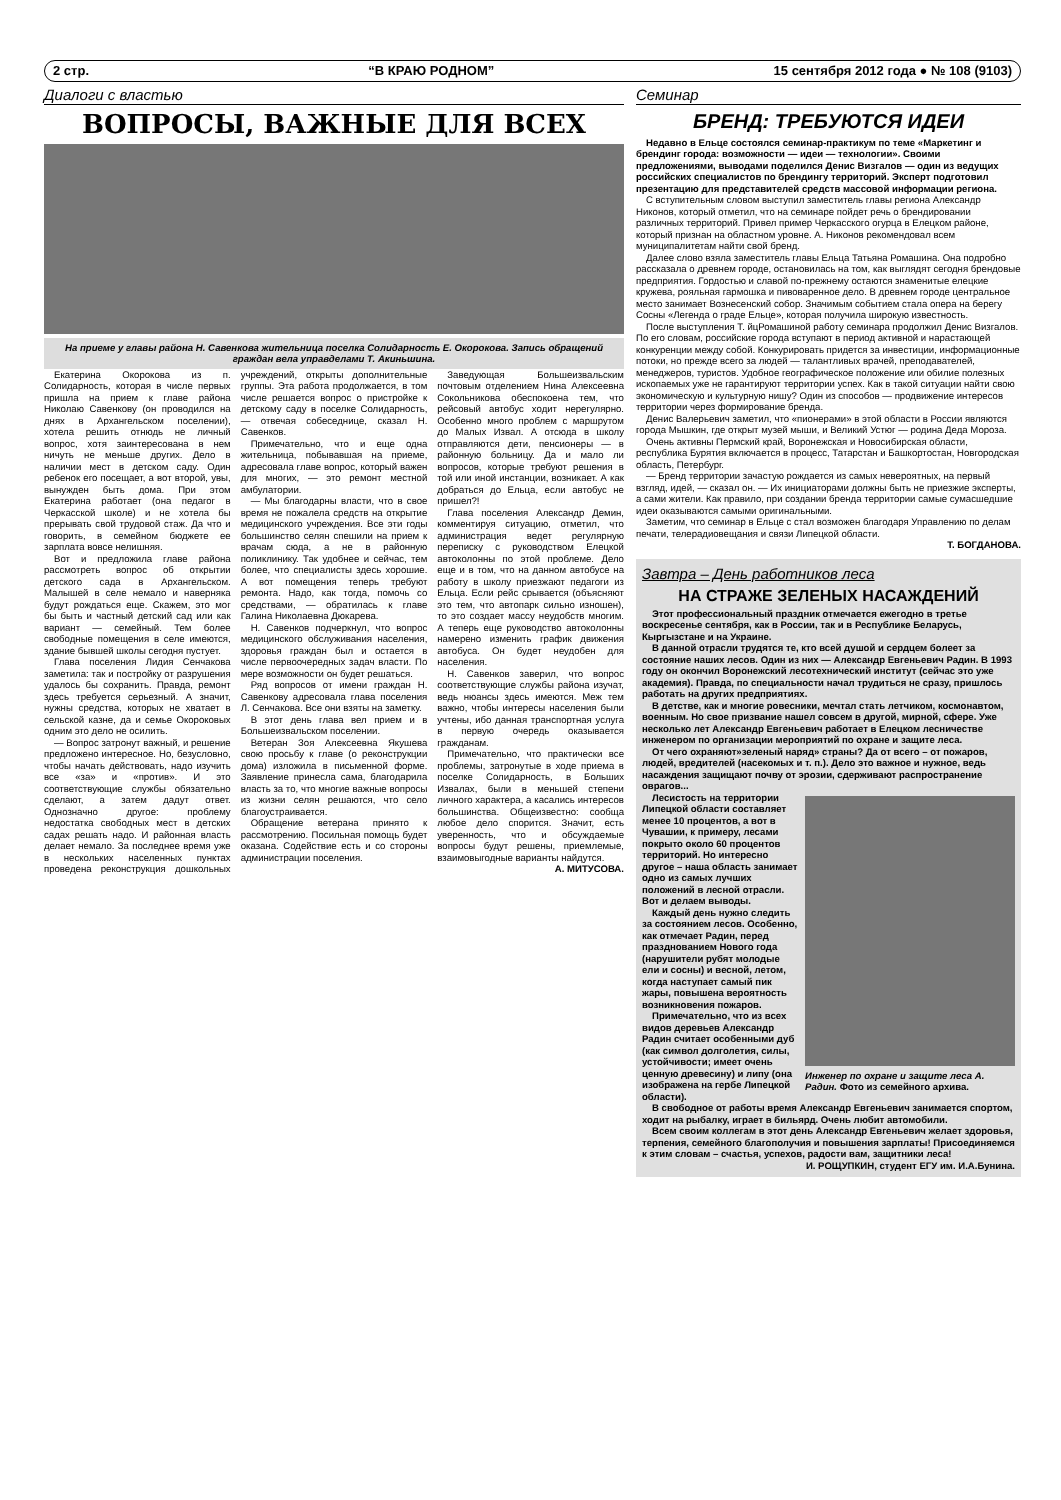2 стр. “В КРАЮ РОДНОМ” 15 сентября 2012 года ● № 108 (9103)
Диалоги с властью
ВОПРОСЫ, ВАЖНЫЕ ДЛЯ ВСЕХ
На приеме у главы района Н. Савенкова жительница поселка Солидарность Е. Окорокова. Запись обращений граждан вела управделами Т. Акиньшина.
Екатерина Окорокова из п. Солидарность, которая в числе первых пришла на прием к главе района Николаю Савенкову (он проводился на днях в Архангельском поселении), хотела решить отнюдь не личный вопрос, хотя заинтересована в нем ничуть не меньше других. Дело в наличии мест в детском саду. Один ребенок его посещает, а вот второй, увы, вынужден быть дома. При этом Екатерина работает (она педагог в Черкасской школе) и не хотела бы прерывать свой трудовой стаж. Да что и говорить, в семейном бюджете ее зарплата вовсе нелишняя.
Вот и предложила главе района рассмотреть вопрос об открытии детского сада в Архангельском. Малышей в селе немало и наверняка будут рождаться еще. Скажем, это мог бы быть и частный детский сад или как вариант — семейный. Тем более свободные помещения в селе имеются, здание бывшей школы сегодня пустует.
Глава поселения Лидия Сенчакова заметила: так и постройку от разрушения удалось бы сохранить. Правда, ремонт здесь требуется серьезный. А значит, нужны средства, которых не хватает в сельской казне, да и семье Окороковых одним это дело не осилить.
— Вопрос затронут важный, и решение предложено интересное. Но, безусловно, чтобы начать действовать, надо изучить все «за» и «против». И это соответствующие службы обязательно сделают, а затем дадут ответ. Однозначно другое: проблему недостатка свободных мест в детских садах решать надо. И районная власть делает немало. За последнее время уже в нескольких населенных пунктах проведена реконструкция дошкольных учреждений, открыты дополнительные группы. Эта работа продолжается, в том числе решается вопрос о пристройке к детскому саду в поселке Солидарность, — отвечая собеседнице, сказал Н. Савенков.
Примечательно, что и еще одна жительница, побывавшая на приеме, адресовала главе вопрос, который важен для многих, — это ремонт местной амбулатории.
— Мы благодарны власти, что в свое время не пожалела средств на открытие медицинского учреждения. Все эти годы большинство селян спешили на прием к врачам сюда, а не в районную поликлинику. Так удобнее и сейчас, тем более, что специалисты здесь хорошие. А вот помещения теперь требуют ремонта. Надо, как тогда, помочь со средствами, — обратилась к главе Галина Николаевна Дюкарева.
Н. Савенков подчеркнул, что вопрос медицинского обслуживания населения, здоровья граждан был и остается в числе первоочередных задач власти. По мере возможности он будет решаться.
Ряд вопросов от имени граждан Н. Савенкову адресовала глава поселения Л. Сенчакова. Все они взяты на заметку.
В этот день глава вел прием и в Большеизвальском поселении.
Ветеран Зоя Алексеевна Якушева свою просьбу к главе (о реконструкции дома) изложила в письменной форме. Заявление принесла сама, благодарила власть за то, что многие важные вопросы из жизни селян решаются, что село благоустраивается.
Обращение ветерана принято к рассмотрению. Посильная помощь будет оказана. Содействие есть и со стороны администрации поселения.
Заведующая Большеизвальским почтовым отделением Нина Алексеевна Сокольникова обеспокоена тем, что рейсовый автобус ходит нерегулярно. Особенно много проблем с маршрутом до Малых Извал. А отсюда в школу отправляются дети, пенсионеры — в районную больницу. Да и мало ли вопросов, которые требуют решения в той или иной инстанции, возникает. А как добраться до Ельца, если автобус не пришел?!
Глава поселения Александр Демин, комментируя ситуацию, отметил, что администрация ведет регулярную переписку с руководством Елецкой автоколонны по этой проблеме. Дело еще и в том, что на данном автобусе на работу в школу приезжают педагоги из Ельца. Если рейс срывается (объясняют это тем, что автопарк сильно изношен), то это создает массу неудобств многим. А теперь еще руководство автоколонны намерено изменить график движения автобуса. Он будет неудобен для населения.
Н. Савенков заверил, что вопрос соответствующие службы района изучат, ведь нюансы здесь имеются. Меж тем важно, чтобы интересы населения были учтены, ибо данная транспортная услуга в первую очередь оказывается гражданам.
Примечательно, что практически все проблемы, затронутые в ходе приема в поселке Солидарность, в Больших Извалах, были в меньшей степени личного характера, а касались интересов большинства. Общеизвестно: сообща любое дело спорится. Значит, есть уверенность, что и обсуждаемые вопросы будут решены, приемлемые, взаимовыгодные варианты найдутся.
А. МИТУСОВА.
Семинар
БРЕНД: ТРЕБУЮТСЯ ИДЕИ
Недавно в Ельце состоялся семинар-практикум по теме «Маркетинг и брендинг города: возможности — идеи — технологии». Своими предложениями, выводами поделился Денис Визгалов — один из ведущих российских специалистов по брендингу территорий. Эксперт подготовил презентацию для представителей средств массовой информации региона.
С вступительным словом выступил заместитель главы региона Александр Никонов, который отметил, что на семинаре пойдет речь о брендировании различных территорий. Привел пример Черкасского огурца в Елецком районе, который признан на областном уровне. А. Никонов рекомендовал всем муниципалитетам найти свой бренд.
Далее слово взяла заместитель главы Ельца Татьяна Ромашина. Она подробно рассказала о древнем городе, остановилась на том, как выглядят сегодня брендовые предприятия. Гордостью и славой по-прежнему остаются знаменитые елецкие кружева, рояльная гармошка и пивоваренное дело. В древнем городе центральное место занимает Вознесенский собор. Значимым событием стала опера на берегу Сосны «Легенда о граде Ельце», которая получила широкую известность.
После выступления Т. йцРомашиной работу семинара продолжил Денис Визгалов. По его словам, российские города вступают в период активной и нарастающей конкуренции между собой. Конкурировать придется за инвестиции, информационные потоки, но прежде всего за людей — талантливых врачей, преподавателей, менеджеров, туристов. Удобное географическое положение или обилие полезных ископаемых уже не гарантируют территории успех. Как в такой ситуации найти свою экономическую и культурную нишу? Один из способов — продвижение интересов территории через формирование бренда.
Денис Валерьевич заметил, что «пионерами» в этой области в России являются города Мышкин, где открыт музей мыши, и Великий Устюг — родина Деда Мороза.
Очень активны Пермский край, Воронежская и Новосибирская области, республика Бурятия включается в процесс, Татарстан и Башкортостан, Новгородская область, Петербург.
— Бренд территории зачастую рождается из самых невероятных, на первый взгляд, идей, — сказал он. — Их инициаторами должны быть не приезжие эксперты, а сами жители. Как правило, при создании бренда территории самые сумасшедшие идеи оказываются самыми оригинальными.
Заметим, что семинар в Ельце с стал возможен благодаря Управлению по делам печати, телерадиовещания и связи Липецкой области.
Т. БОГДАНОВА.
Завтра – День работников леса
НА СТРАЖЕ ЗЕЛЕНЫХ НАСАЖДЕНИЙ
Этот профессиональный праздник отмечается ежегодно в третье воскресенье сентября, как в России, так и в Республике Беларусь, Кыргызстане и на Украине.
В данной отрасли трудятся те, кто всей душой и сердцем болеет за состояние наших лесов. Один из них — Александр Евгеньевич Радин. В 1993 году он окончил Воронежский лесотехнический институт (сейчас это уже академия). Правда, по специальности начал трудиться не сразу, пришлось работать на других предприятиях.
В детстве, как и многие ровесники, мечтал стать летчиком, космонавтом, военным. Но свое призвание нашел совсем в другой, мирной, сфере. Уже несколько лет Александр Евгеньевич работает в Елецком лесничестве инженером по организации мероприятий по охране и защите леса.
От чего охраняют»зеленый наряд» страны? Да от всего – от пожаров, людей, вредителей (насекомых и т. п.). Дело это важное и нужное, ведь насаждения защищают почву от эрозии, сдерживают распространение оврагов...
Инженер по охране и защите леса А. Радин. Фото из семейного архива.
Лесистость на территории Липецкой области составляет менее 10 процентов, а вот в Чувашии, к примеру, лесами покрыто около 60 процентов территорий. Но интересно другое – наша область занимает одно из самых лучших положений в лесной отрасли. Вот и делаем выводы.
Каждый день нужно следить за состоянием лесов. Особенно, как отмечает Радин, перед празднованием Нового года (нарушители рубят молодые ели и сосны) и весной, летом, когда наступает самый пик жары, повышена вероятность возникновения пожаров.
Примечательно, что из всех видов деревьев Александр Радин считает особенными дуб (как символ долголетия, силы, устойчивости; имеет очень ценную древесину) и липу (она изображена на гербе Липецкой области).
В свободное от работы время Александр Евгеньевич занимается спортом, ходит на рыбалку, играет в бильярд. Очень любит автомобили.
Всем своим коллегам в этот день Александр Евгеньевич желает здоровья, терпения, семейного благополучия и повышения зарплаты! Присоединяемся к этим словам – счастья, успехов, радости вам, защитники леса!
И. РОЩУПКИН, студент ЕГУ им. И.А.Бунина.